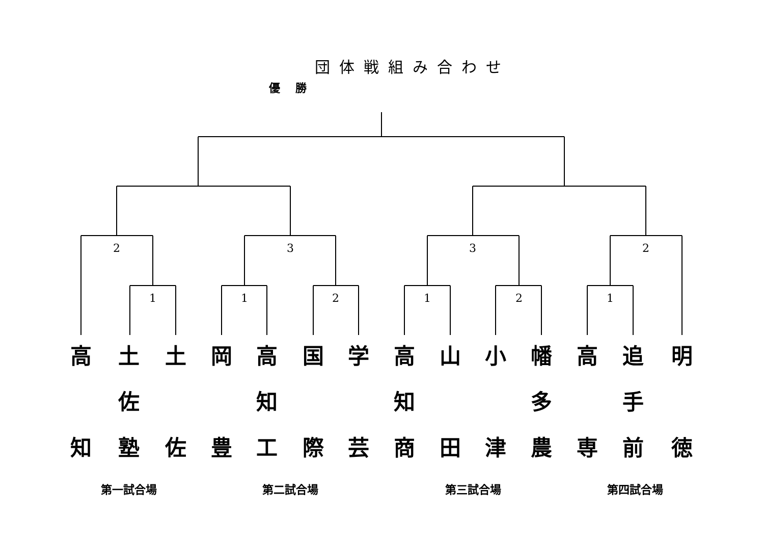団体戦組み合わせ
優勝
2
3
3
2
1
1
2
1
2
1
高
知
土
佐
塾
土
佐
岡
豊
高
知
工
国
際
学
芸
高
知
商
山
田
小
津
幡
多
農
高
専
追
手
前
明
徳
第一試合場 第二試合場 第三試合場 第四試合場